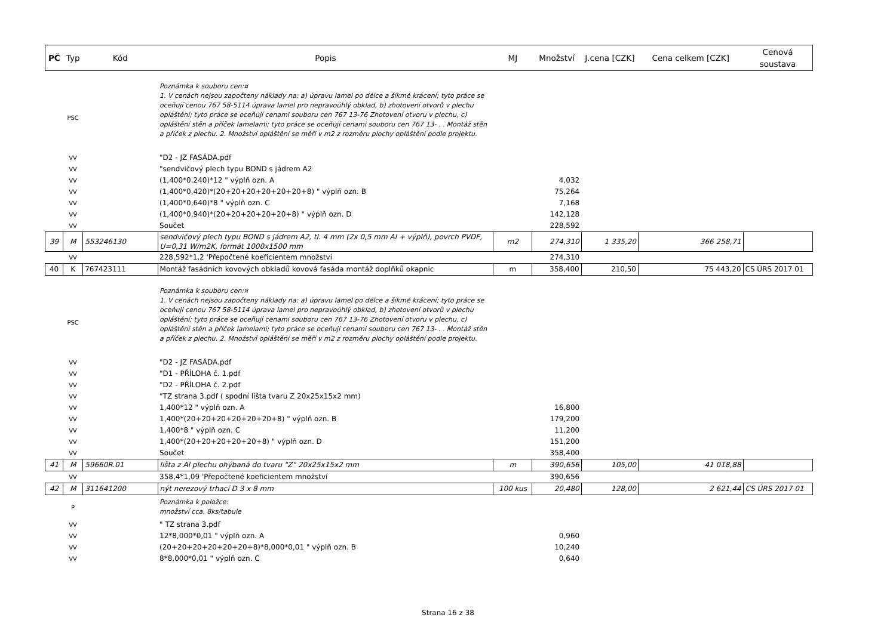| PČ | Typ | Kód | Popis | MJ | Množství | J.cena [CZK] | Cena celkem [CZK] | Cenová soustava |
| --- | --- | --- | --- | --- | --- | --- | --- | --- |
| | PSC | | Poznámka k souboru cen:¤ 1. V cenách nejsou započteny náklady na: a) úpravu lamel po délce a šikmé krácení; tyto práce se oceňují cenou 767 58-5114 úprava lamel pro nepravoúhlý obklad, b) zhotovení otvorů v plechu opláštění; tyto práce se oceňují cenami souboru cen 767 13-76 Zhotovení otvoru v plechu, c) opláštění stěn a příček lamelami; tyto práce se oceňují cenami souboru cen 767 13- . . Montáž stěn a příček z plechu. 2. Množství opláštění se měří v m2 z rozměru plochy opláštění podle projektu. | | | | | |
| | VV | | "D2 - JZ FASÁDA.pdf | | | | | |
| | VV | | "sendvičový plech typu BOND s jádrem A2 | | | | | |
| | VV | | (1,400*0,240)*12 " výplň ozn. A | | 4,032 | | | |
| | VV | | (1,400*0,420)*(20+20+20+20+20+20+8) " výplň ozn. B | | 75,264 | | | |
| | VV | | (1,400*0,640)*8 " výplň ozn. C | | 7,168 | | | |
| | VV | | (1,400*0,940)*(20+20+20+20+20+8) " výplň ozn. D | | 142,128 | | | |
| | VV | | Součet | | 228,592 | | | |
| 39 | M | 553246130 | sendvičový plech typu BOND s jádrem A2, tl. 4 mm (2x 0,5 mm Al + výplň), povrch PVDF, U=0,31 W/m2K, formát 1000x1500 mm | m2 | 274,310 | 1 335,20 | 366 258,71 | |
| | VV | | 228,592*1,2 'Přepočtené koeficientem množství | | 274,310 | | | |
| 40 | K | 767423111 | Montáž fasádních kovových obkladů kovová fasáda montáž doplňků okapnic | m | 358,400 | 210,50 | 75 443,20 | CS ÚRS 2017 01 |
| | PSC | | Poznámka k souboru cen:¤ 1. V cenách nejsou započteny náklady na: a) úpravu lamel po délce a šikmé krácení; tyto práce se oceňují cenou 767 58-5114 úprava lamel pro nepravoúhlý obklad, b) zhotovení otvorů v plechu opláštění; tyto práce se oceňují cenami souboru cen 767 13-76 Zhotovení otvoru v plechu, c) opláštění stěn a příček lamelami; tyto práce se oceňují cenami souboru cen 767 13- . . Montáž stěn a příček z plechu. 2. Množství opláštění se měří v m2 z rozměru plochy opláštění podle projektu. | | | | | |
| | VV | | "D2 - JZ FASÁDA.pdf | | | | | |
| | VV | | "D1 - PŘÍLOHA č. 1.pdf | | | | | |
| | VV | | "D2 - PŘÍLOHA č. 2.pdf | | | | | |
| | VV | | "TZ strana 3.pdf ( spodní lišta tvaru Z 20x25x15x2 mm) | | | | | |
| | VV | | 1,400*12 " výplň ozn. A | | 16,800 | | | |
| | VV | | 1,400*(20+20+20+20+20+20+8) " výplň ozn. B | | 179,200 | | | |
| | VV | | 1,400*8 " výplň ozn. C | | 11,200 | | | |
| | VV | | 1,400*(20+20+20+20+20+8) " výplň ozn. D | | 151,200 | | | |
| | VV | | Součet | | 358,400 | | | |
| 41 | M | 59660R.01 | lišta z Al plechu ohýbaná do tvaru "Z" 20x25x15x2 mm | m | 390,656 | 105,00 | 41 018,88 | |
| | VV | | 358,4*1,09 'Přepočtené koeficientem množství | | 390,656 | | | |
| 42 | M | 311641200 | nýt nerezový trhací D 3 x 8 mm | 100 kus | 20,480 | 128,00 | 2 621,44 | CS ÚRS 2017 01 |
| | P | | Poznámka k položce: množství cca. 8ks/tabule | | | | | |
| | VV | | " TZ strana 3.pdf | | | | | |
| | VV | | 12*8,000*0,01 " výplň ozn. A | | 0,960 | | | |
| | VV | | (20+20+20+20+20+20+8)*8,000*0,01 " výplň ozn. B | | 10,240 | | | |
| | VV | | 8*8,000*0,01 " výplň ozn. C | | 0,640 | | | |
Strana 16 z 38